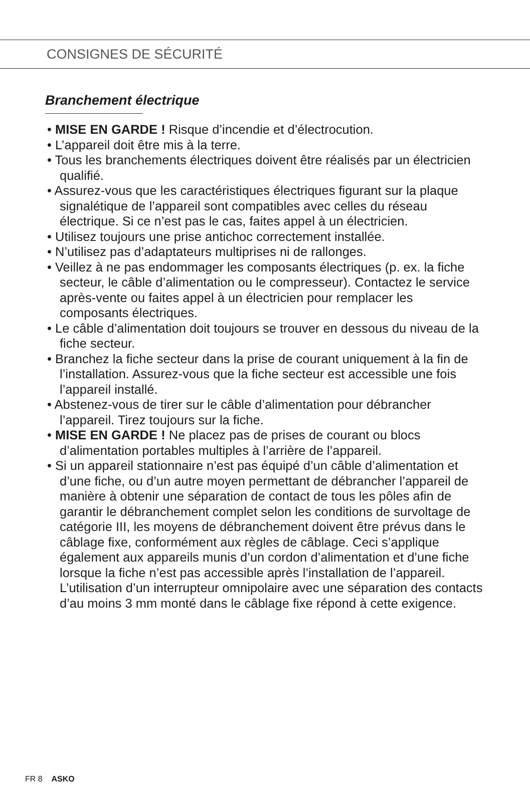CONSIGNES DE SÉCURITÉ
Branchement électrique
• MISE EN GARDE ! Risque d’incendie et d’électrocution.
• L’appareil doit être mis à la terre.
• Tous les branchements électriques doivent être réalisés par un électricien qualifié.
• Assurez-vous que les caractéristiques électriques figurant sur la plaque signalétique de l’appareil sont compatibles avec celles du réseau électrique. Si ce n’est pas le cas, faites appel à un électricien.
• Utilisez toujours une prise antichoc correctement installée.
• N’utilisez pas d’adaptateurs multiprises ni de rallonges.
• Veillez à ne pas endommager les composants électriques (p. ex. la fiche secteur, le câble d’alimentation ou le compresseur). Contactez le service après-vente ou faites appel à un électricien pour remplacer les composants électriques.
• Le câble d’alimentation doit toujours se trouver en dessous du niveau de la fiche secteur.
• Branchez la fiche secteur dans la prise de courant uniquement à la fin de l’installation. Assurez-vous que la fiche secteur est accessible une fois l’appareil installé.
• Abstenez-vous de tirer sur le câble d’alimentation pour débrancher l’appareil. Tirez toujours sur la fiche.
• MISE EN GARDE ! Ne placez pas de prises de courant ou blocs d’alimentation portables multiples à l’arrière de l’appareil.
• Si un appareil stationnaire n’est pas équipé d’un câble d’alimentation et d’une fiche, ou d’un autre moyen permettant de débrancher l’appareil de manière à obtenir une séparation de contact de tous les pôles afin de garantir le débranchement complet selon les conditions de survoltage de catégorie III, les moyens de débranchement doivent être prévus dans le câblage fixe, conformément aux règles de câblage. Ceci s’applique également aux appareils munis d’un cordon d’alimentation et d’une fiche lorsque la fiche n’est pas accessible après l’installation de l’appareil. L’utilisation d’un interrupteur omnipolaire avec une séparation des contacts d’au moins 3 mm monté dans le câblage fixe répond à cette exigence.
FR 8 ASKO